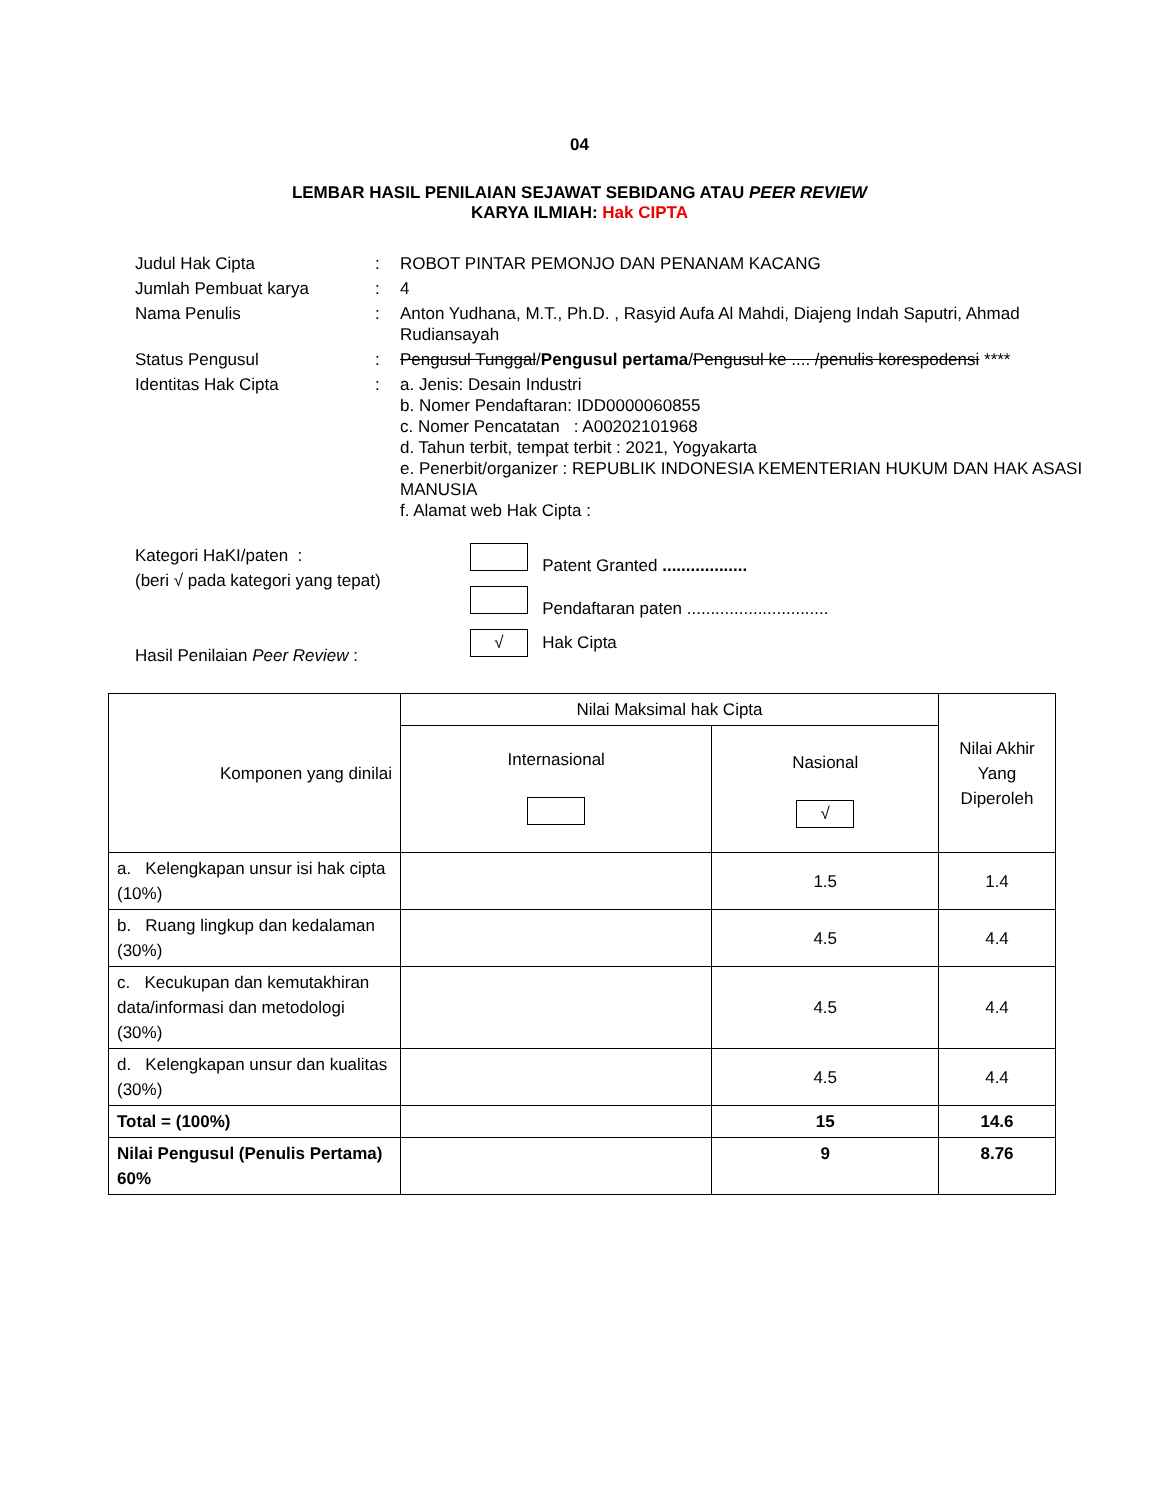04
LEMBAR HASIL PENILAIAN SEJAWAT SEBIDANG ATAU PEER REVIEW
KARYA ILMIAH: Hak CIPTA
| Judul Hak Cipta | : | ROBOT PINTAR PEMONJO DAN PENANAM KACANG |
| Jumlah Pembuat karya | : | 4 |
| Nama Penulis | : | Anton Yudhana, M.T., Ph.D. , Rasyid Aufa Al Mahdi, Diajeng Indah Saputri, Ahmad Rudiansayah |
| Status Pengusul | : | Pengusul Tunggal / Pengusul pertama / Pengusul ke .... /penulis korespodensi **** |
| Identitas Hak Cipta | : | a. Jenis: Desain Industri b. Nomer Pendaftaran: IDD0000060855 c. Nomer Pencatatan : A00202101968 d. Tahun terbit, tempat terbit : 2021, Yogyakarta e. Penerbit/organizer : REPUBLIK INDONESIA KEMENTERIAN HUKUM DAN HAK ASASI MANUSIA f. Alamat web Hak Cipta : |
Kategori HaKI/paten :
(beri √ pada kategori yang tepat)
Hasil Penilaian Peer Review :
Patent Granted ..................
Pendaftaran paten ..............................
√ Hak Cipta
| Komponen yang dinilai | Nilai Maksimal hak Cipta | | Nilai Akhir Yang Diperoleh |
| | Internasional | Nasional √ | |
| a. Kelengkapan unsur isi hak cipta (10%) | | 1.5 | 1.4 |
| b. Ruang lingkup dan kedalaman (30%) | | 4.5 | 4.4 |
| c. Kecukupan dan kemutakhiran data/informasi dan metodologi (30%) | | 4.5 | 4.4 |
| d. Kelengkapan unsur dan kualitas (30%) | | 4.5 | 4.4 |
| Total = (100%) | | 15 | 14.6 |
| Nilai Pengusul (Penulis Pertama) 60% | | 9 | 8.76 |